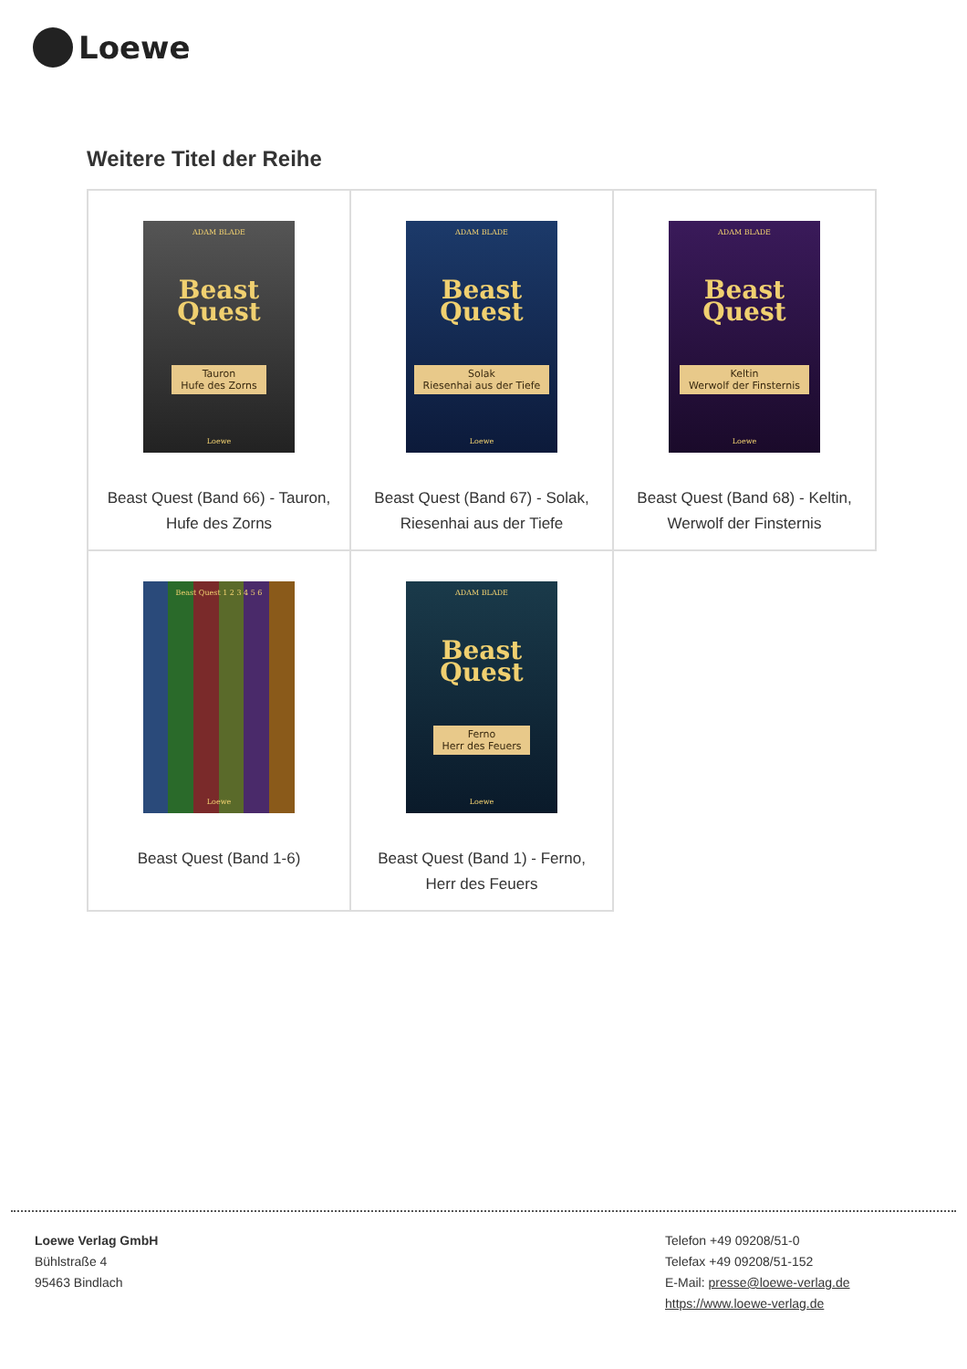Loewe
Weitere Titel der Reihe
| ADAM BLADE Beast Quest Tauron Hufe des Zorns Loewe Beast Quest (Band 66) - Tauron, Hufe des Zorns | ADAM BLADE Beast Quest Solak Riesenhai aus der Tiefe Loewe Beast Quest (Band 67) - Solak, Riesenhai aus der Tiefe | ADAM BLADE Beast Quest Keltin Werwolf der Finsternis Loewe Beast Quest (Band 68) - Keltin, Werwolf der Finsternis |
| Beast Quest 1 2 3 4 5 6 Loewe Beast Quest (Band 1-6) | ADAM BLADE Beast Quest Ferno Herr des Feuers Loewe Beast Quest (Band 1) - Ferno, Herr des Feuers | |
Loewe Verlag GmbH
Bühlstraße 4
95463 Bindlach
Telefon +49 09208/51-0
Telefax +49 09208/51-152
E-Mail: presse@loewe-verlag.de
https://www.loewe-verlag.de